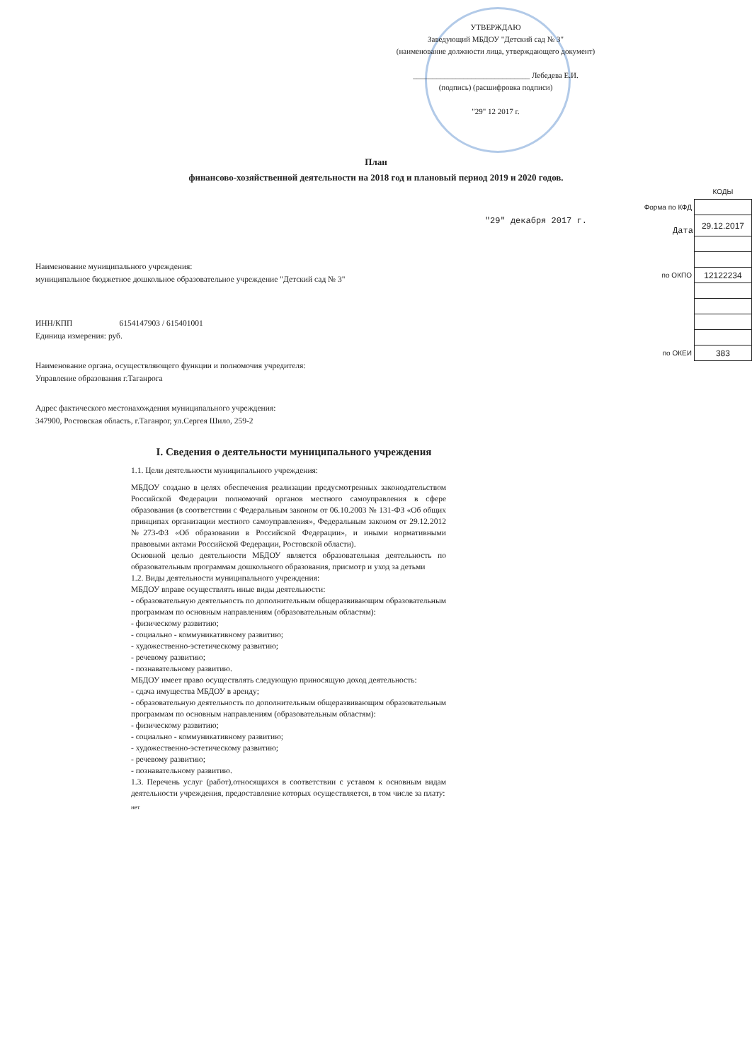УТВЕРЖДАЮ
Заведующий МБДОУ "Детский сад № 3"
(наименование должности лица, утверждающего документ)
______________________________ Лебедева Е.И.
(подпись) (расшифровка подписи)
"29" 12 2017 г.
План
финансово-хозяйственной деятельности на 2018 год и плановый период 2019 и 2020 годов.
| | КОДЫ |
| Форма по КФД | |
| "29" декабря 2017 г. Дата | 29.12.2017 |
| по ОКПО | 12122234 |
| по ОКЕИ | 383 |
Наименование муниципального учреждения:
муниципальное бюджетное дошкольное образовательное учреждение "Детский сад № 3"
ИНН/КПП 6154147903 / 615401001
Единица измерения: руб.
Наименование органа, осуществляющего функции и полномочия учредителя:
Управление образования г.Таганрога
Адрес фактического местонахождения муниципального учреждения:
347900, Ростовская область, г.Таганрог, ул.Сергея Шило, 259-2
I. Сведения о деятельности муниципального учреждения
1.1. Цели деятельности муниципального учреждения:
МБДОУ создано в целях обеспечения реализации предусмотренных законодательством Российской Федерации полномочий органов местного самоуправления в сфере образования (в соответствии с Федеральным законом от 06.10.2003 № 131-ФЗ «Об общих принципах организации местного самоуправления», Федеральным законом от 29.12.2012 №273-ФЗ «Об образовании в Российской Федерации», и иными нормативными правовыми актами Российской Федерации, Ростовской области).
Основной целью деятельности МБДОУ является образовательная деятельность по образовательным программам дошкольного образования, присмотр и уход за детьми
1.2. Виды деятельности муниципального учреждения:
МБДОУ вправе осуществлять иные виды деятельности:
- образовательную деятельность по дополнительным общеразвивающим образовательным программам по основным направлениям (образовательным областям):
- физическому развитию;
- социально - коммуникативному развитию;
- художественно-эстетическому развитию;
- речевому развитию;
- познавательному развитию.
МБДОУ имеет право осуществлять следующую приносящую доход деятельность:
- сдача имущества МБДОУ в аренду;
- образовательную деятельность по дополнительным общеразвивающим образовательным программам по основным направлениям (образовательным областям):
- физическому развитию;
- социально - коммуникативному развитию;
- художественно-эстетическому развитию;
- речевому развитию;
- познавательному развитию.
1.3. Перечень услуг (работ),относящихся в соответствии с уставом к основным видам деятельности учреждения, предоставление которых осуществляется, в том числе за плату:
нет